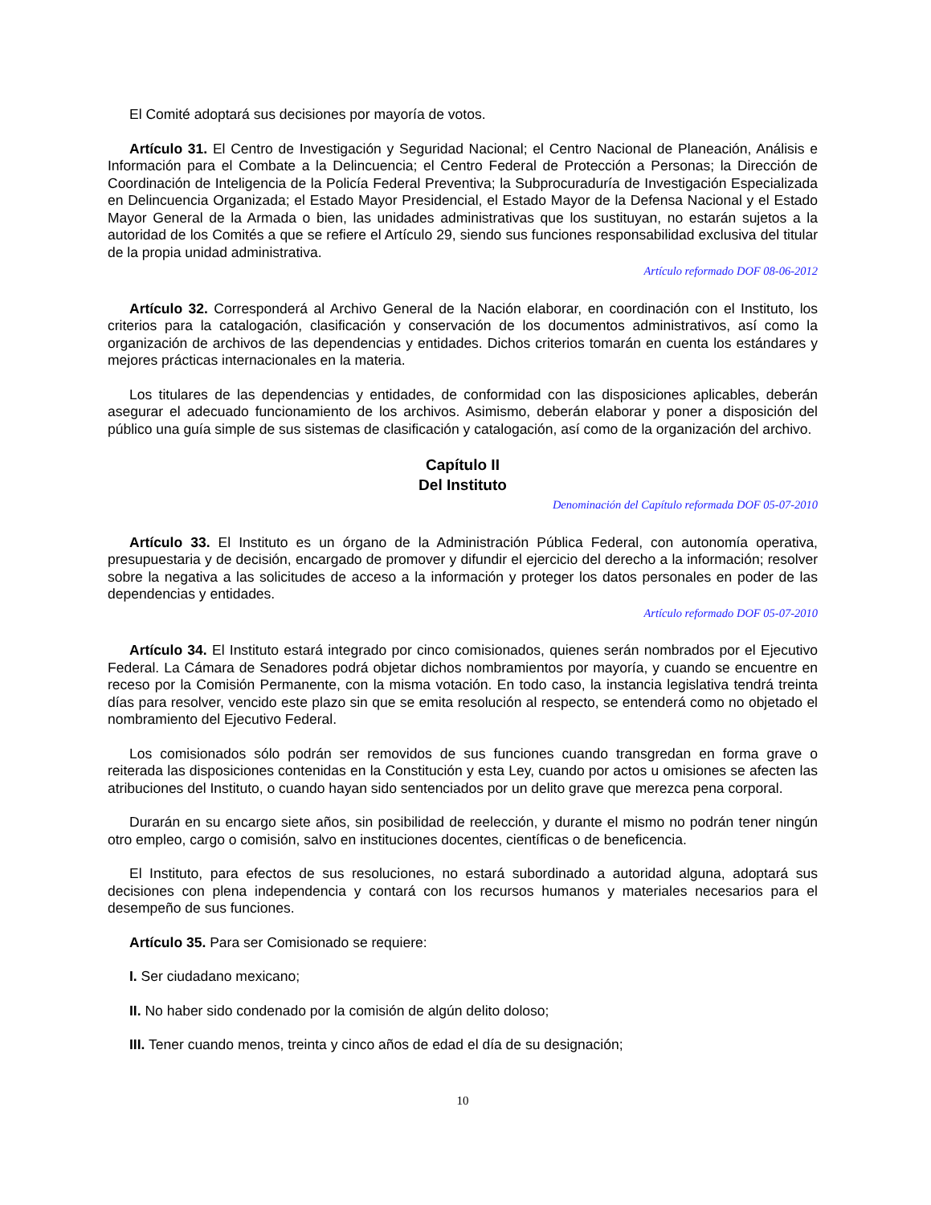El Comité adoptará sus decisiones por mayoría de votos.
Artículo 31. El Centro de Investigación y Seguridad Nacional; el Centro Nacional de Planeación, Análisis e Información para el Combate a la Delincuencia; el Centro Federal de Protección a Personas; la Dirección de Coordinación de Inteligencia de la Policía Federal Preventiva; la Subprocuraduría de Investigación Especializada en Delincuencia Organizada; el Estado Mayor Presidencial, el Estado Mayor de la Defensa Nacional y el Estado Mayor General de la Armada o bien, las unidades administrativas que los sustituyan, no estarán sujetos a la autoridad de los Comités a que se refiere el Artículo 29, siendo sus funciones responsabilidad exclusiva del titular de la propia unidad administrativa.
Artículo reformado DOF 08-06-2012
Artículo 32. Corresponderá al Archivo General de la Nación elaborar, en coordinación con el Instituto, los criterios para la catalogación, clasificación y conservación de los documentos administrativos, así como la organización de archivos de las dependencias y entidades. Dichos criterios tomarán en cuenta los estándares y mejores prácticas internacionales en la materia.
Los titulares de las dependencias y entidades, de conformidad con las disposiciones aplicables, deberán asegurar el adecuado funcionamiento de los archivos. Asimismo, deberán elaborar y poner a disposición del público una guía simple de sus sistemas de clasificación y catalogación, así como de la organización del archivo.
Capítulo II
Del Instituto
Denominación del Capítulo reformada DOF 05-07-2010
Artículo 33. El Instituto es un órgano de la Administración Pública Federal, con autonomía operativa, presupuestaria y de decisión, encargado de promover y difundir el ejercicio del derecho a la información; resolver sobre la negativa a las solicitudes de acceso a la información y proteger los datos personales en poder de las dependencias y entidades.
Artículo reformado DOF 05-07-2010
Artículo 34. El Instituto estará integrado por cinco comisionados, quienes serán nombrados por el Ejecutivo Federal. La Cámara de Senadores podrá objetar dichos nombramientos por mayoría, y cuando se encuentre en receso por la Comisión Permanente, con la misma votación. En todo caso, la instancia legislativa tendrá treinta días para resolver, vencido este plazo sin que se emita resolución al respecto, se entenderá como no objetado el nombramiento del Ejecutivo Federal.
Los comisionados sólo podrán ser removidos de sus funciones cuando transgredan en forma grave o reiterada las disposiciones contenidas en la Constitución y esta Ley, cuando por actos u omisiones se afecten las atribuciones del Instituto, o cuando hayan sido sentenciados por un delito grave que merezca pena corporal.
Durarán en su encargo siete años, sin posibilidad de reelección, y durante el mismo no podrán tener ningún otro empleo, cargo o comisión, salvo en instituciones docentes, científicas o de beneficencia.
El Instituto, para efectos de sus resoluciones, no estará subordinado a autoridad alguna, adoptará sus decisiones con plena independencia y contará con los recursos humanos y materiales necesarios para el desempeño de sus funciones.
Artículo 35. Para ser Comisionado se requiere:
I. Ser ciudadano mexicano;
II. No haber sido condenado por la comisión de algún delito doloso;
III. Tener cuando menos, treinta y cinco años de edad el día de su designación;
10